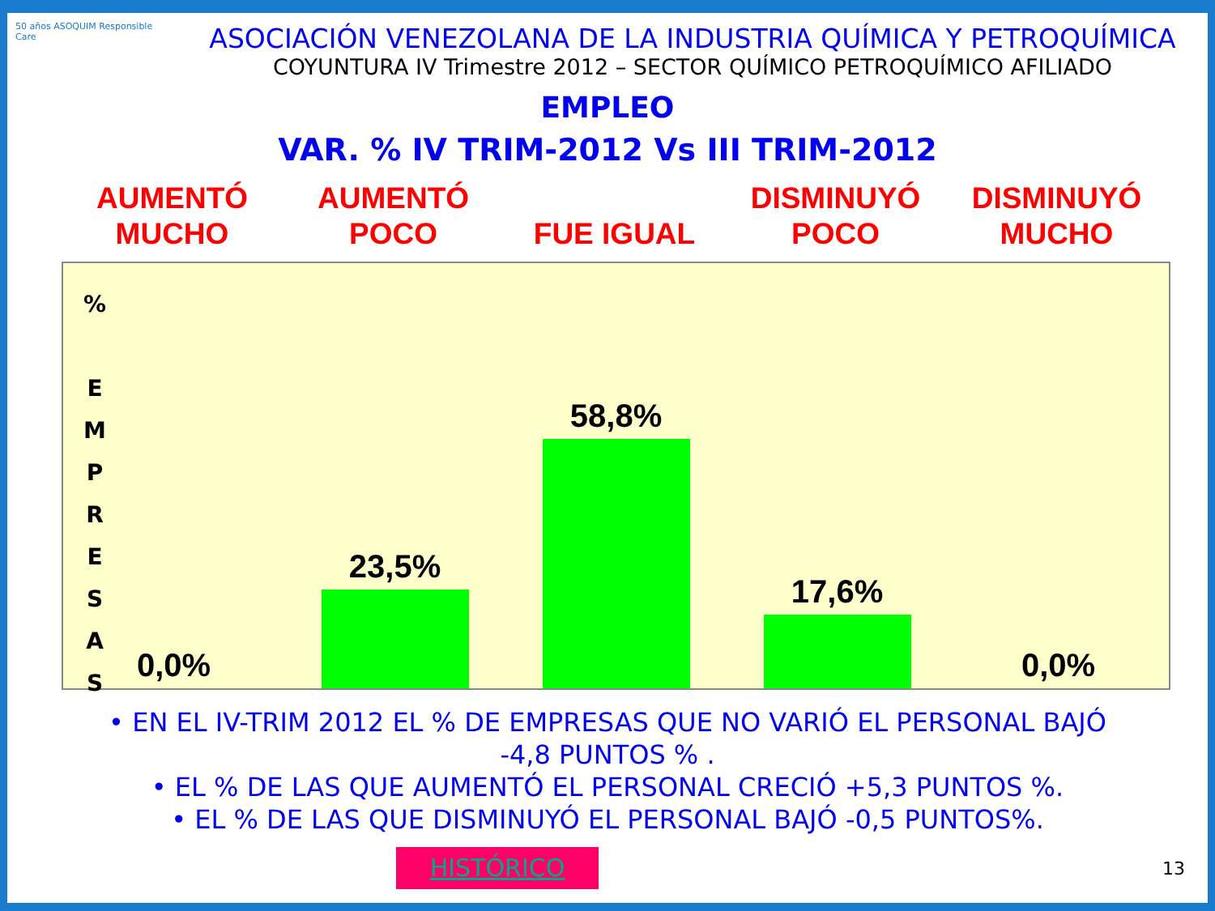50 años ASOQUIM Responsible Care
ASOCIACIÓN VENEZOLANA DE LA INDUSTRIA QUÍMICA Y PETROQUÍMICA
COYUNTURA IV Trimestre 2012 – SECTOR QUÍMICO PETROQUÍMICO AFILIADO
EMPLEO
VAR. % IV TRIM-2012 Vs III TRIM-2012
AUMENTÓ
MUCHO
AUMENTÓ
POCO
FUE IGUAL DISMINUYÓ
POCO
DISMINUYÓ
MUCHO
%
E
M
P
R
E
S
A
S
0,0% 23,5% 58,8% 17,6% 0,0%
• EN EL IV-TRIM 2012 EL % DE EMPRESAS QUE NO VARIÓ EL PERSONAL BAJÓ
-4,8 PUNTOS % .
• EL % DE LAS QUE AUMENTÓ EL PERSONAL CRECIÓ +5,3 PUNTOS %.
• EL % DE LAS QUE DISMINUYÓ EL PERSONAL BAJÓ -0,5 PUNTOS%.
HISTÓRICO
13